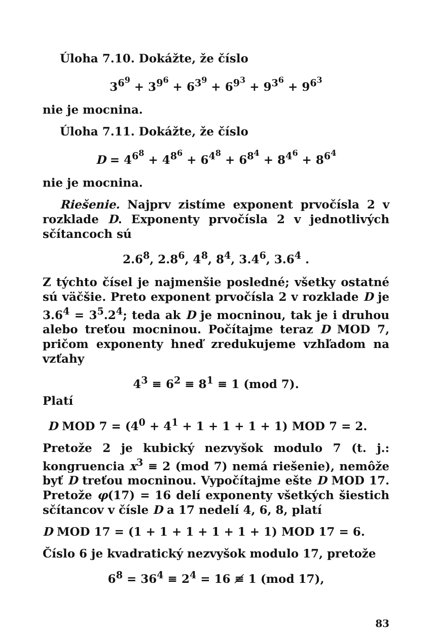Úloha 7.10. Dokážte, že číslo
3<sup>6<sup>9</sup></sup> + 3<sup>9<sup>6</sup></sup> + 6<sup>3<sup>9</sup></sup> + 6<sup>9<sup>3</sup></sup> + 9<sup>3<sup>6</sup></sup> + 9<sup>6<sup>3</sup></sup>
nie je mocnina.
Úloha 7.11. Dokážte, že číslo
D = 4<sup>6<sup>8</sup></sup> + 4<sup>8<sup>6</sup></sup> + 6<sup>4<sup>8</sup></sup> + 6<sup>8<sup>4</sup></sup> + 8<sup>4<sup>6</sup></sup> + 8<sup>6<sup>4</sup></sup>
nie je mocnina.
Riešenie. Najprv zistíme exponent prvočísla 2 v rozklade D. Exponenty prvočísla 2 v jednotlivých sčítancoch sú
2.6<sup>8</sup>, 2.8<sup>6</sup>, 4<sup>8</sup>, 8<sup>4</sup>, 3.4<sup>6</sup>, 3.6<sup>4</sup> .
Z týchto čísel je najmenšie posledné; všetky ostatné sú väčšie. Preto exponent prvočísla 2 v rozklade D je 3.6<sup>4</sup> = 3<sup>5</sup>.2<sup>4</sup>; teda ak D je mocninou, tak je i druhou alebo treťou mocninou. Počítajme teraz D MOD 7, pričom exponenty hneď zredukujeme vzhľadom na vzťahy
4<sup>3</sup> ≡ 6<sup>2</sup> ≡ 8<sup>1</sup> ≡ 1 (mod 7).
Platí
D MOD 7 = (4<sup>0</sup> + 4<sup>1</sup> + 1 + 1 + 1 + 1) MOD 7 = 2.
Pretože 2 je kubický nezvyšok modulo 7 (t. j.: kongruencia x<sup>3</sup> ≡ 2 (mod 7) nemá riešenie), nemôže byť D treťou mocninou. Vypočítajme ešte D MOD 17. Pretože φ(17) = 16 delí exponenty všetkých šiestich sčítancov v čísle D a 17 nedelí 4, 6, 8, platí
D MOD 17 = (1 + 1 + 1 + 1 + 1 + 1) MOD 17 = 6.
Číslo 6 je kvadratický nezvyšok modulo 17, pretože
6<sup>8</sup> = 36<sup>4</sup> ≡ 2<sup>4</sup> = 16 ≢ 1 (mod 17),
83